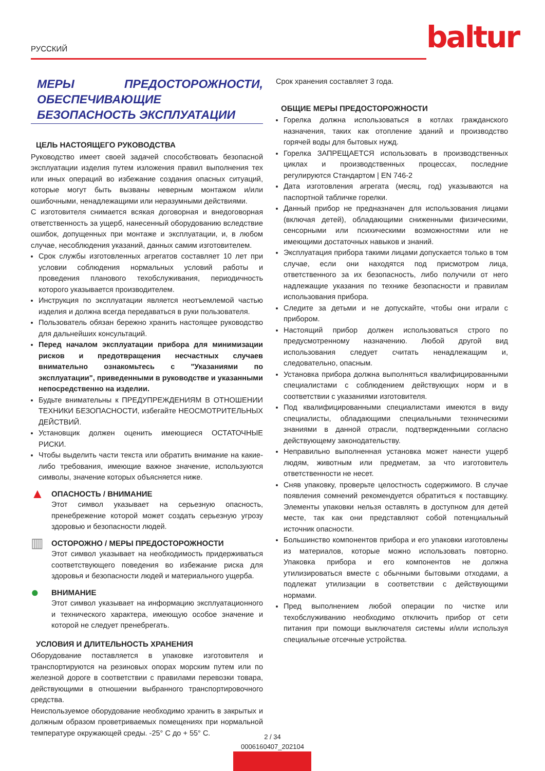РУССКИЙ baltur
МЕРЫ ПРЕДОСТОРОЖНОСТИ, ОБЕСПЕЧИВАЮЩИЕ БЕЗОПАСНОСТЬ ЭКСПЛУАТАЦИИ
ЦЕЛЬ НАСТОЯЩЕГО РУКОВОДСТВА
Руководство имеет своей задачей способствовать безопасной эксплуатации изделия путем изложения правил выполнения тех или иных операций во избежание создания опасных ситуаций, которые могут быть вызваны неверным монтажом и/или ошибочными, ненадлежащими или неразумными действиями.
С изготовителя снимается всякая договорная и внедоговорная ответственность за ущерб, нанесенный оборудованию вследствие ошибок, допущенных при монтаже и эксплуатации, и, в любом случае, несоблюдения указаний, данных самим изготовителем.
Срок службы изготовленных агрегатов составляет 10 лет при условии соблюдения нормальных условий работы и проведения планового техобслуживания, периодичность которого указывается производителем.
Инструкция по эксплуатации является неотъемлемой частью изделия и должна всегда передаваться в руки пользователя.
Пользователь обязан бережно хранить настоящее руководство для дальнейших консультаций.
Перед началом эксплуатации прибора для минимизации рисков и предотвращения несчастных случаев внимательно ознакомьтесь с "Указаниями по эксплуатации", приведенными в руководстве и указанными непосредственно на изделии.
Будьте внимательны к ПРЕДУПРЕЖДЕНИЯМ В ОТНОШЕНИИ ТЕХНИКИ БЕЗОПАСНОСТИ, избегайте НЕОСМОТРИТЕЛЬНЫХ ДЕЙСТВИЙ.
Установщик должен оценить имеющиеся ОСТАТОЧНЫЕ РИСКИ.
Чтобы выделить части текста или обратить внимание на какие-либо требования, имеющие важное значение, используются символы, значение которых объясняется ниже.
▲
ОПАСНОСТЬ / ВНИМАНИЕ
Этот символ указывает на серьезную опасность, пренебрежение которой может создать серьезную угрозу здоровью и безопасности людей.
▥
ОСТОРОЖНО / МЕРЫ ПРЕДОСТОРОЖНОСТИ
Этот символ указывает на необходимость придерживаться соответствующего поведения во избежание риска для здоровья и безопасности людей и материального ущерба.
●
ВНИМАНИЕ
Этот символ указывает на информацию эксплуатационного и технического характера, имеющую особое значение и которой не следует пренебрегать.
УСЛОВИЯ И ДЛИТЕЛЬНОСТЬ ХРАНЕНИЯ
Оборудование поставляется в упаковке изготовителя и транспортируются на резиновых опорах морским путем или по железной дороге в соответствии с правилами перевозки товара, действующими в отношении выбранного транспортировочного средства.
Неиспользуемое оборудование необходимо хранить в закрытых и должным образом проветриваемых помещениях при нормальной температуре окружающей среды. -25° С до + 55° С.
Срок хранения составляет 3 года.
ОБЩИЕ МЕРЫ ПРЕДОСТОРОЖНОСТИ
Горелка должна использоваться в котлах гражданского назначения, таких как отопление зданий и производство горячей воды для бытовых нужд.
Горелка ЗАПРЕЩАЕТСЯ использовать в производственных циклах и производственных процессах, последние регулируются Стандартом | EN 746-2
Дата изготовления агрегата (месяц, год) указываются на паспортной табличке горелки.
Данный прибор не предназначен для использования лицами (включая детей), обладающими сниженными физическими, сенсорными или психическими возможностями или не имеющими достаточных навыков и знаний.
Эксплуатация прибора такими лицами допускается только в том случае, если они находятся под присмотром лица, ответственного за их безопасность, либо получили от него надлежащие указания по технике безопасности и правилам использования прибора.
Следите за детьми и не допускайте, чтобы они играли с прибором.
Настоящий прибор должен использоваться строго по предусмотренному назначению. Любой другой вид использования следует считать ненадлежащим и, следовательно, опасным.
Установка прибора должна выполняться квалифицированными специалистами с соблюдением действующих норм и в соответствии с указаниями изготовителя.
Под квалифицированными специалистами имеются в виду специалисты, обладающими специальными техническими знаниями в данной отрасли, подтвержденными согласно действующему законодательству.
Неправильно выполненная установка может нанести ущерб людям, животным или предметам, за что изготовитель ответственности не несет.
Сняв упаковку, проверьте целостность содержимого. В случае появления сомнений рекомендуется обратиться к поставщику. Элементы упаковки нельзя оставлять в доступном для детей месте, так как они представляют собой потенциальный источник опасности.
Большинство компонентов прибора и его упаковки изготовлены из материалов, которые можно использовать повторно. Упаковка прибора и его компонентов не должна утилизироваться вместе с обычными бытовыми отходами, а подлежат утилизации в соответствии с действующими нормами.
Пред выполнением любой операции по чистке или техобслуживанию необходимо отключить прибор от сети питания при помощи выключателя системы и/или используя специальные отсечные устройства.
2 / 34
0006160407_202104